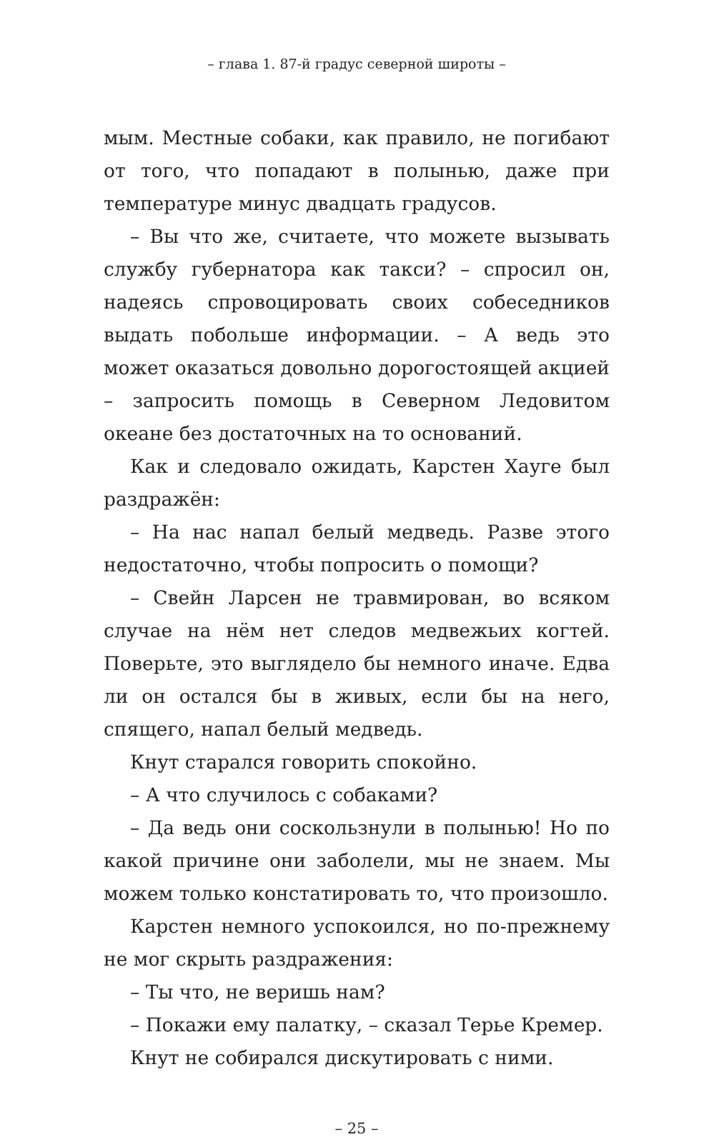– глава 1. 87-й градус северной широты –
мым. Местные собаки, как правило, не погибают от того, что попадают в полынью, даже при температуре минус двадцать градусов.
– Вы что же, считаете, что можете вызывать службу губернатора как такси? – спросил он, надеясь спровоцировать своих собеседников выдать побольше информации. – А ведь это может оказаться довольно дорогостоящей акцией – запросить помощь в Северном Ледовитом океане без достаточных на то оснований.
Как и следовало ожидать, Карстен Хауге был раздражён:
– На нас напал белый медведь. Разве этого недостаточно, чтобы попросить о помощи?
– Свейн Ларсен не травмирован, во всяком случае на нём нет следов медвежьих когтей. Поверьте, это выглядело бы немного иначе. Едва ли он остался бы в живых, если бы на него, спящего, напал белый медведь.
Кнут старался говорить спокойно.
– А что случилось с собаками?
– Да ведь они соскользнули в полынью! Но по какой причине они заболели, мы не знаем. Мы можем только констатировать то, что произошло.
Карстен немного успокоился, но по-прежнему не мог скрыть раздражения:
– Ты что, не веришь нам?
– Покажи ему палатку, – сказал Терье Кремер.
Кнут не собирался дискутировать с ними.
– 25 –